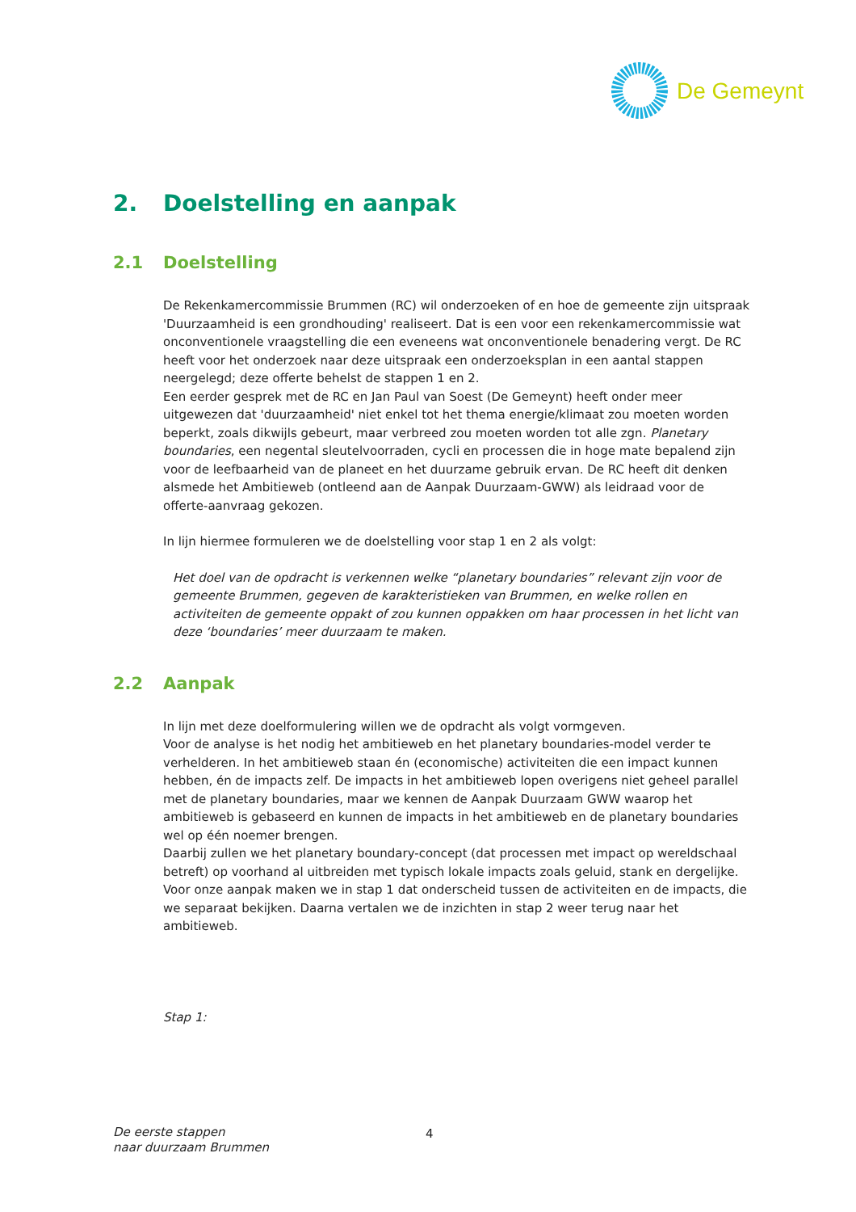De Gemeynt
2. Doelstelling en aanpak
2.1 Doelstelling
De Rekenkamercommissie Brummen (RC) wil onderzoeken of en hoe de gemeente zijn uitspraak 'Duurzaamheid is een grondhouding' realiseert. Dat is een voor een rekenkamercommissie wat onconventionele vraagstelling die een eveneens wat onconventionele benadering vergt. De RC heeft voor het onderzoek naar deze uitspraak een onderzoeksplan in een aantal stappen neergelegd; deze offerte behelst de stappen 1 en 2.
Een eerder gesprek met de RC en Jan Paul van Soest (De Gemeynt) heeft onder meer uitgewezen dat 'duurzaamheid' niet enkel tot het thema energie/klimaat zou moeten worden beperkt, zoals dikwijls gebeurt, maar verbreed zou moeten worden tot alle zgn. Planetary boundaries, een negental sleutelvoorraden, cycli en processen die in hoge mate bepalend zijn voor de leefbaarheid van de planeet en het duurzame gebruik ervan. De RC heeft dit denken alsmede het Ambitieweb (ontleend aan de Aanpak Duurzaam-GWW) als leidraad voor de offerte-aanvraag gekozen.
In lijn hiermee formuleren we de doelstelling voor stap 1 en 2 als volgt:
Het doel van de opdracht is verkennen welke “planetary boundaries” relevant zijn voor de gemeente Brummen, gegeven de karakteristieken van Brummen, en welke rollen en activiteiten de gemeente oppakt of zou kunnen oppakken om haar processen in het licht van deze ‘boundaries’ meer duurzaam te maken.
2.2 Aanpak
In lijn met deze doelformulering willen we de opdracht als volgt vormgeven.
Voor de analyse is het nodig het ambitieweb en het planetary boundaries-model verder te verhelderen. In het ambitieweb staan én (economische) activiteiten die een impact kunnen hebben, én de impacts zelf. De impacts in het ambitieweb lopen overigens niet geheel parallel met de planetary boundaries, maar we kennen de Aanpak Duurzaam GWW waarop het ambitieweb is gebaseerd en kunnen de impacts in het ambitieweb en de planetary boundaries wel op één noemer brengen.
Daarbij zullen we het planetary boundary-concept (dat processen met impact op wereldschaal betreft) op voorhand al uitbreiden met typisch lokale impacts zoals geluid, stank en dergelijke.
Voor onze aanpak maken we in stap 1 dat onderscheid tussen de activiteiten en de impacts, die we separaat bekijken. Daarna vertalen we de inzichten in stap 2 weer terug naar het ambitieweb.
Stap 1:
De eerste stappen
naar duurzaam Brummen
4